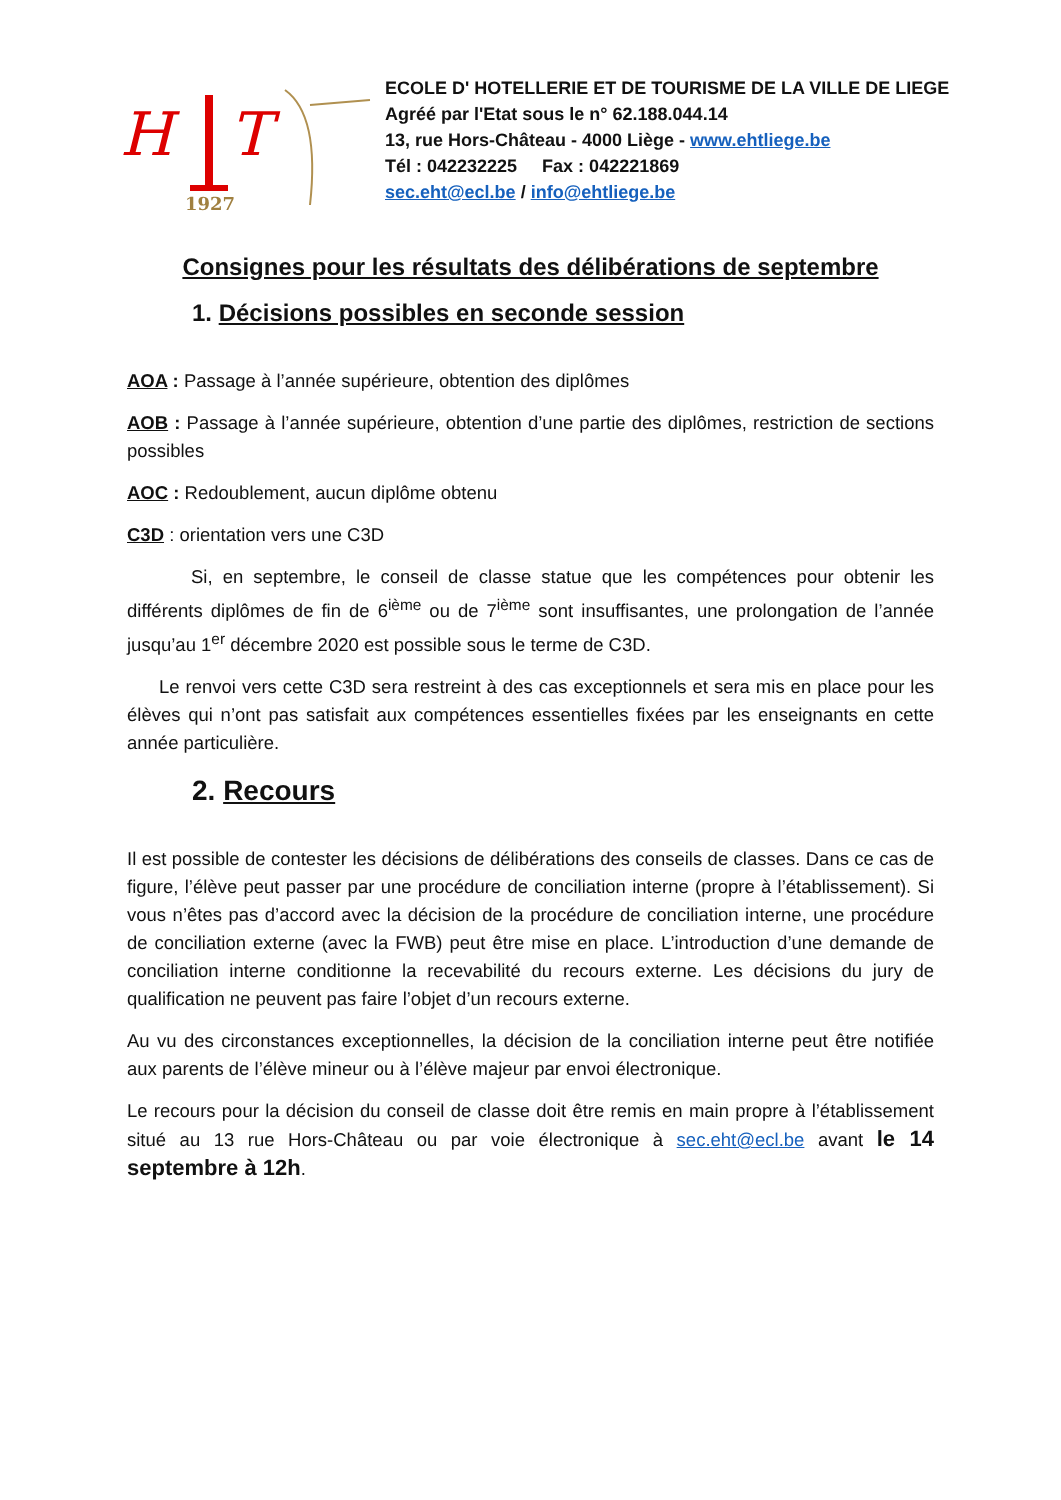H
T
1927
ECOLE D' HOTELLERIE ET DE TOURISME DE LA VILLE DE LIEGE
Agréé par l'Etat sous le n° 62.188.044.14
13, rue Hors-Château - 4000 Liège - www.ehtliege.be
Tél : 042232225 Fax : 042221869
sec.eht@ecl.be / info@ehtliege.be
Consignes pour les résultats des délibérations de septembre
1. Décisions possibles en seconde session
AOA : Passage à l’année supérieure, obtention des diplômes
AOB : Passage à l’année supérieure, obtention d’une partie des diplômes, restriction de sections possibles
AOC : Redoublement, aucun diplôme obtenu
C3D : orientation vers une C3D
Si, en septembre, le conseil de classe statue que les compétences pour obtenir les différents diplômes de fin de 6<sup>ième</sup> ou de 7<sup>ième</sup> sont insuffisantes, une prolongation de l’année jusqu’au 1<sup>er</sup> décembre 2020 est possible sous le terme de C3D.
Le renvoi vers cette C3D sera restreint à des cas exceptionnels et sera mis en place pour les élèves qui n’ont pas satisfait aux compétences essentielles fixées par les enseignants en cette année particulière.
2. Recours
Il est possible de contester les décisions de délibérations des conseils de classes. Dans ce cas de figure, l’élève peut passer par une procédure de conciliation interne (propre à l’établissement). Si vous n’êtes pas d’accord avec la décision de la procédure de conciliation interne, une procédure de conciliation externe (avec la FWB) peut être mise en place. L’introduction d’une demande de conciliation interne conditionne la recevabilité du recours externe. Les décisions du jury de qualification ne peuvent pas faire l’objet d’un recours externe.
Au vu des circonstances exceptionnelles, la décision de la conciliation interne peut être notifiée aux parents de l’élève mineur ou à l’élève majeur par envoi électronique.
Le recours pour la décision du conseil de classe doit être remis en main propre à l’établissement situé au 13 rue Hors-Château ou par voie électronique à sec.eht@ecl.be avant le 14 septembre à 12h.